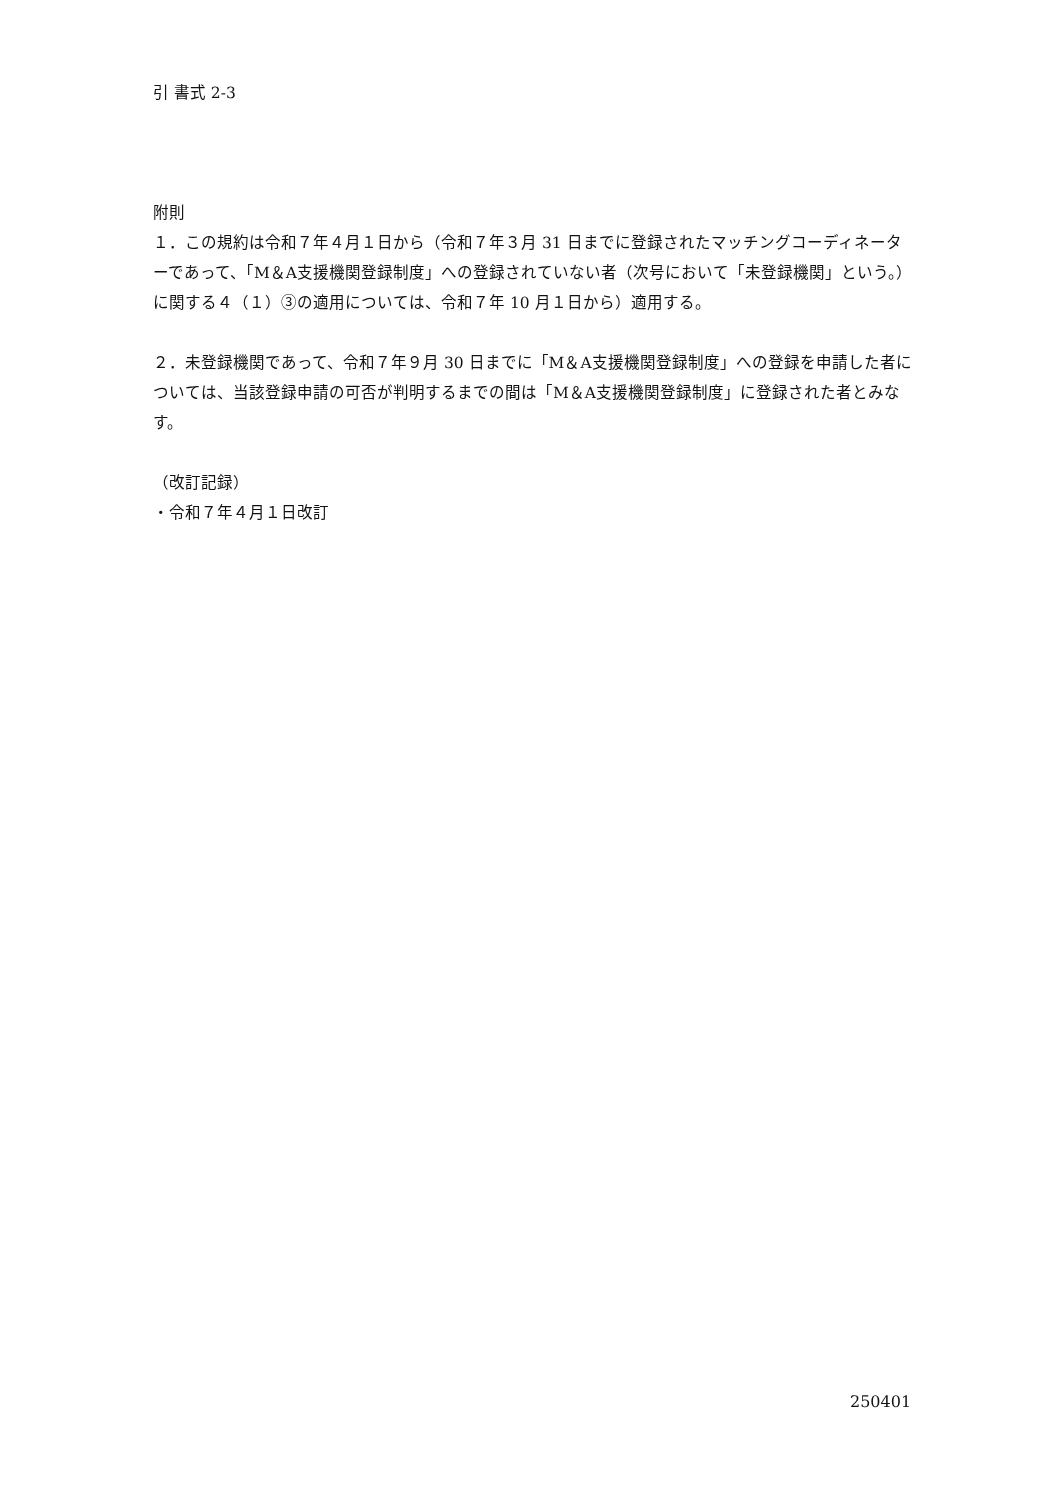引 書式 2-3
附則
１．この規約は令和７年４月１日から（令和７年３月 31 日までに登録されたマッチングコーディネーターであって、「M＆A支援機関登録制度」への登録されていない者（次号において「未登録機関」という。）に関する４（１）③の適用については、令和７年 10 月１日から）適用する。
２．未登録機関であって、令和７年９月 30 日までに「M＆A支援機関登録制度」への登録を申請した者については、当該登録申請の可否が判明するまでの間は「M＆A支援機関登録制度」に登録された者とみなす。
（改訂記録）
・令和７年４月１日改訂
250401